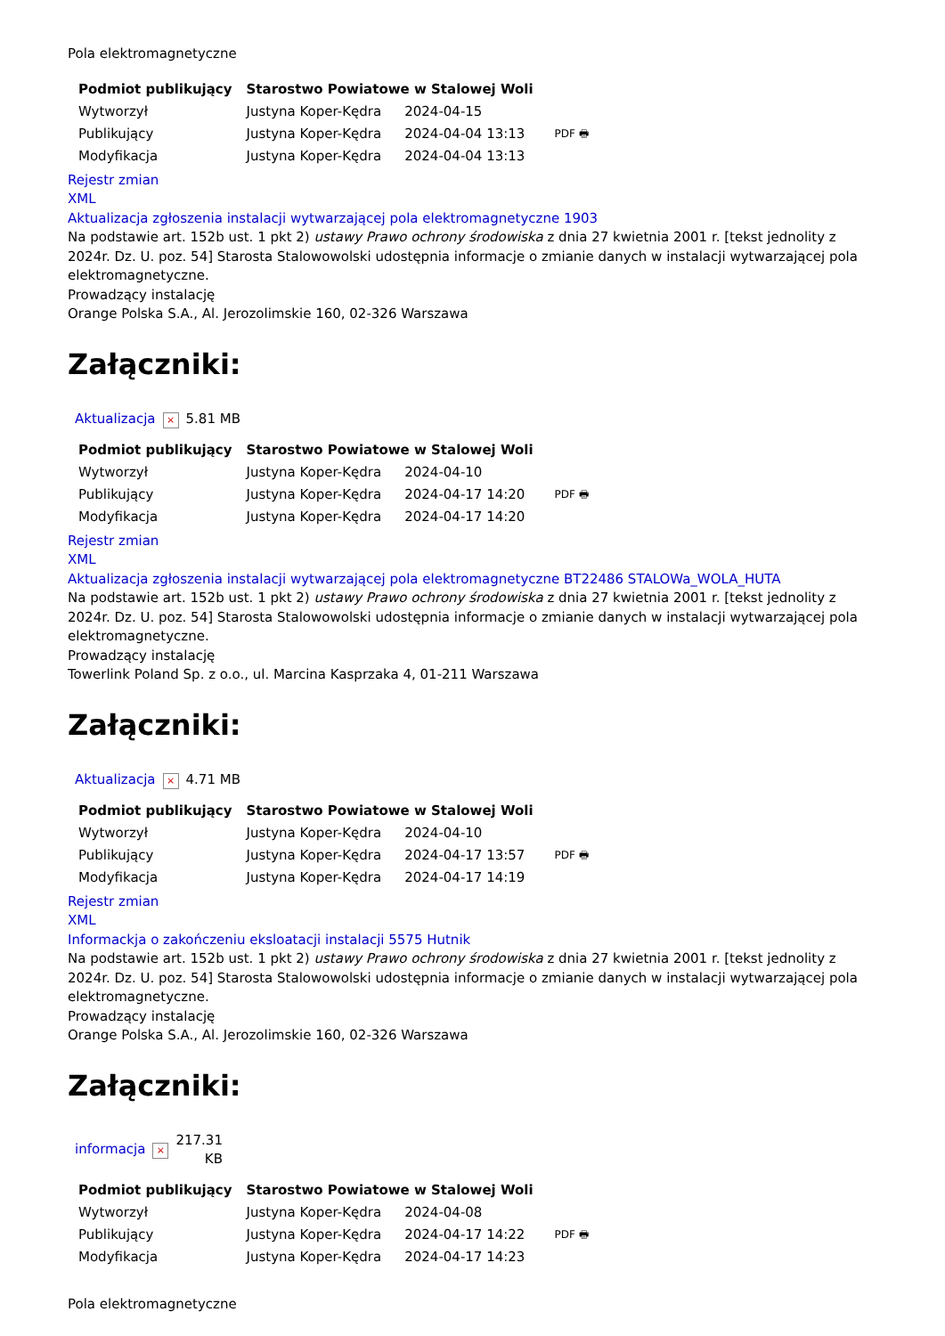Pola elektromagnetyczne
| Podmiot publikujący | Starostwo Powiatowe w Stalowej Woli | | |
| Wytworzył | Justyna Koper-Kędra | 2024-04-15 | PDF 🖶 |
| Publikujący | Justyna Koper-Kędra | 2024-04-04 13:13 | |
| Modyfikacja | Justyna Koper-Kędra | 2024-04-04 13:13 | |
Rejestr zmian
XML
Aktualizacja zgłoszenia instalacji wytwarzającej pola elektromagnetyczne 1903
Na podstawie art. 152b ust. 1 pkt 2) ustawy Prawo ochrony środowiska z dnia 27 kwietnia 2001 r. [tekst jednolity z 2024r. Dz. U. poz. 54] Starosta Stalowowolski udostępnia informacje o zmianie danych w instalacji wytwarzającej pola elektromagnetyczne.
Prowadzący instalację
Orange Polska S.A., Al. Jerozolimskie 160, 02-326 Warszawa
Załączniki:
| Aktualizacja | × | 5.81 MB |
| Podmiot publikujący | Starostwo Powiatowe w Stalowej Woli | | |
| Wytworzył | Justyna Koper-Kędra | 2024-04-10 | PDF 🖶 |
| Publikujący | Justyna Koper-Kędra | 2024-04-17 14:20 | |
| Modyfikacja | Justyna Koper-Kędra | 2024-04-17 14:20 | |
Rejestr zmian
XML
Aktualizacja zgłoszenia instalacji wytwarzającej pola elektromagnetyczne BT22486 STALOWa_WOLA_HUTA
Na podstawie art. 152b ust. 1 pkt 2) ustawy Prawo ochrony środowiska z dnia 27 kwietnia 2001 r. [tekst jednolity z 2024r. Dz. U. poz. 54] Starosta Stalowowolski udostępnia informacje o zmianie danych w instalacji wytwarzającej pola elektromagnetyczne.
Prowadzący instalację
Towerlink Poland Sp. z o.o., ul. Marcina Kasprzaka 4, 01-211 Warszawa
Załączniki:
| Aktualizacja | × | 4.71 MB |
| Podmiot publikujący | Starostwo Powiatowe w Stalowej Woli | | |
| Wytworzył | Justyna Koper-Kędra | 2024-04-10 | PDF 🖶 |
| Publikujący | Justyna Koper-Kędra | 2024-04-17 13:57 | |
| Modyfikacja | Justyna Koper-Kędra | 2024-04-17 14:19 | |
Rejestr zmian
XML
Informackja o zakończeniu eksloatacji instalacji 5575 Hutnik
Na podstawie art. 152b ust. 1 pkt 2) ustawy Prawo ochrony środowiska z dnia 27 kwietnia 2001 r. [tekst jednolity z 2024r. Dz. U. poz. 54] Starosta Stalowowolski udostępnia informacje o zmianie danych w instalacji wytwarzającej pola elektromagnetyczne.
Prowadzący instalację
Orange Polska S.A., Al. Jerozolimskie 160, 02-326 Warszawa
Załączniki:
| informacja | × | 217.31 KB |
| Podmiot publikujący | Starostwo Powiatowe w Stalowej Woli | | |
| Wytworzył | Justyna Koper-Kędra | 2024-04-08 | PDF 🖶 |
| Publikujący | Justyna Koper-Kędra | 2024-04-17 14:22 | |
| Modyfikacja | Justyna Koper-Kędra | 2024-04-17 14:23 | |
Pola elektromagnetyczne